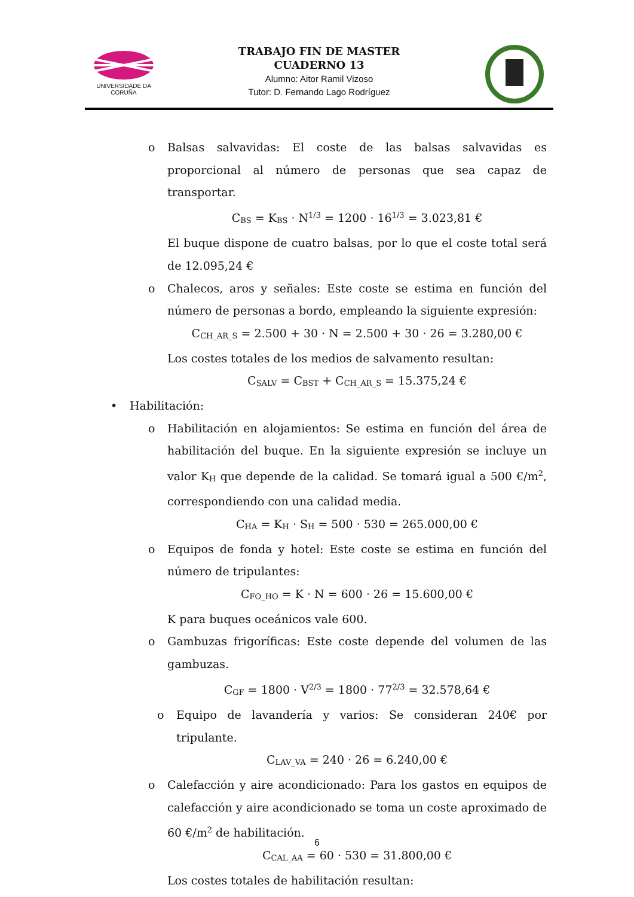UNIVERSIDADE DA CORUÑA
TRABAJO FIN DE MASTER
CUADERNO 13
Alumno: Aitor Ramil Vizoso
Tutor: D. Fernando Lago Rodríguez
o Balsas salvavidas: El coste de las balsas salvavidas es proporcional al número de personas que sea capaz de transportar.
C<sub>BS</sub> = K<sub>BS</sub> · N<sup>1/3</sup> = 1200 · 16<sup>1/3</sup> = 3.023,81 €
El buque dispone de cuatro balsas, por lo que el coste total será de 12.095,24 €
o Chalecos, aros y señales: Este coste se estima en función del número de personas a bordo, empleando la siguiente expresión:
C<sub>CH_AR_S</sub> = 2.500 + 30 · N = 2.500 + 30 · 26 = 3.280,00 €
Los costes totales de los medios de salvamento resultan:
C<sub>SALV</sub> = C<sub>BST</sub> + C<sub>CH_AR_S</sub> = 15.375,24 €
• Habilitación:
o Habilitación en alojamientos: Se estima en función del área de habilitación del buque. En la siguiente expresión se incluye un valor K<sub>H</sub> que depende de la calidad. Se tomará igual a 500 €/m<sup>2</sup>, correspondiendo con una calidad media.
C<sub>HA</sub> = K<sub>H</sub> · S<sub>H</sub> = 500 · 530 = 265.000,00 €
o Equipos de fonda y hotel: Este coste se estima en función del número de tripulantes:
C<sub>FO_HO</sub> = K · N = 600 · 26 = 15.600,00 €
K para buques oceánicos vale 600.
o Gambuzas frigoríficas: Este coste depende del volumen de las gambuzas.
C<sub>GF</sub> = 1800 · V<sup>2/3</sup> = 1800 · 77<sup>2/3</sup> = 32.578,64 €
o Equipo de lavandería y varios: Se consideran 240€ por tripulante.
C<sub>LAV_VA</sub> = 240 · 26 = 6.240,00 €
o Calefacción y aire acondicionado: Para los gastos en equipos de calefacción y aire acondicionado se toma un coste aproximado de 60 €/m<sup>2</sup> de habilitación.
C<sub>CAL_AA</sub> = 60 · 530 = 31.800,00 €
Los costes totales de habilitación resultan:
6